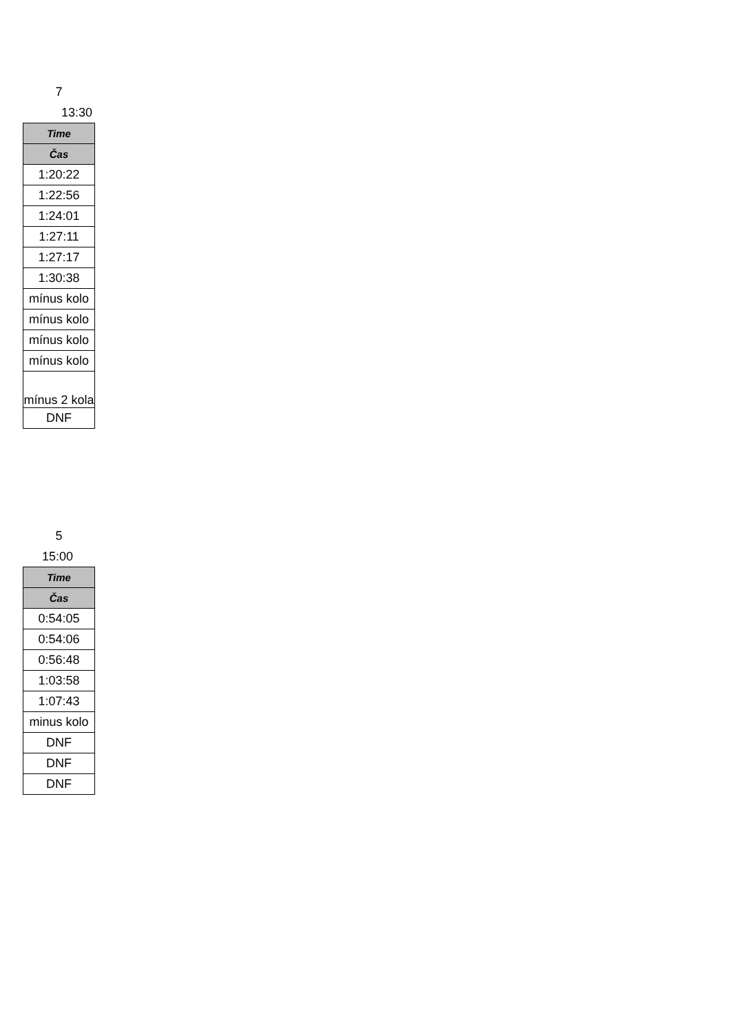7
13:30
| Time |
| --- |
| Čas |
| 1:20:22 |
| 1:22:56 |
| 1:24:01 |
| 1:27:11 |
| 1:27:17 |
| 1:30:38 |
| mínus kolo |
| mínus kolo |
| mínus kolo |
| mínus kolo |
| mínus 2 kola |
| DNF |
5
15:00
| Time |
| --- |
| Čas |
| 0:54:05 |
| 0:54:06 |
| 0:56:48 |
| 1:03:58 |
| 1:07:43 |
| minus kolo |
| DNF |
| DNF |
| DNF |